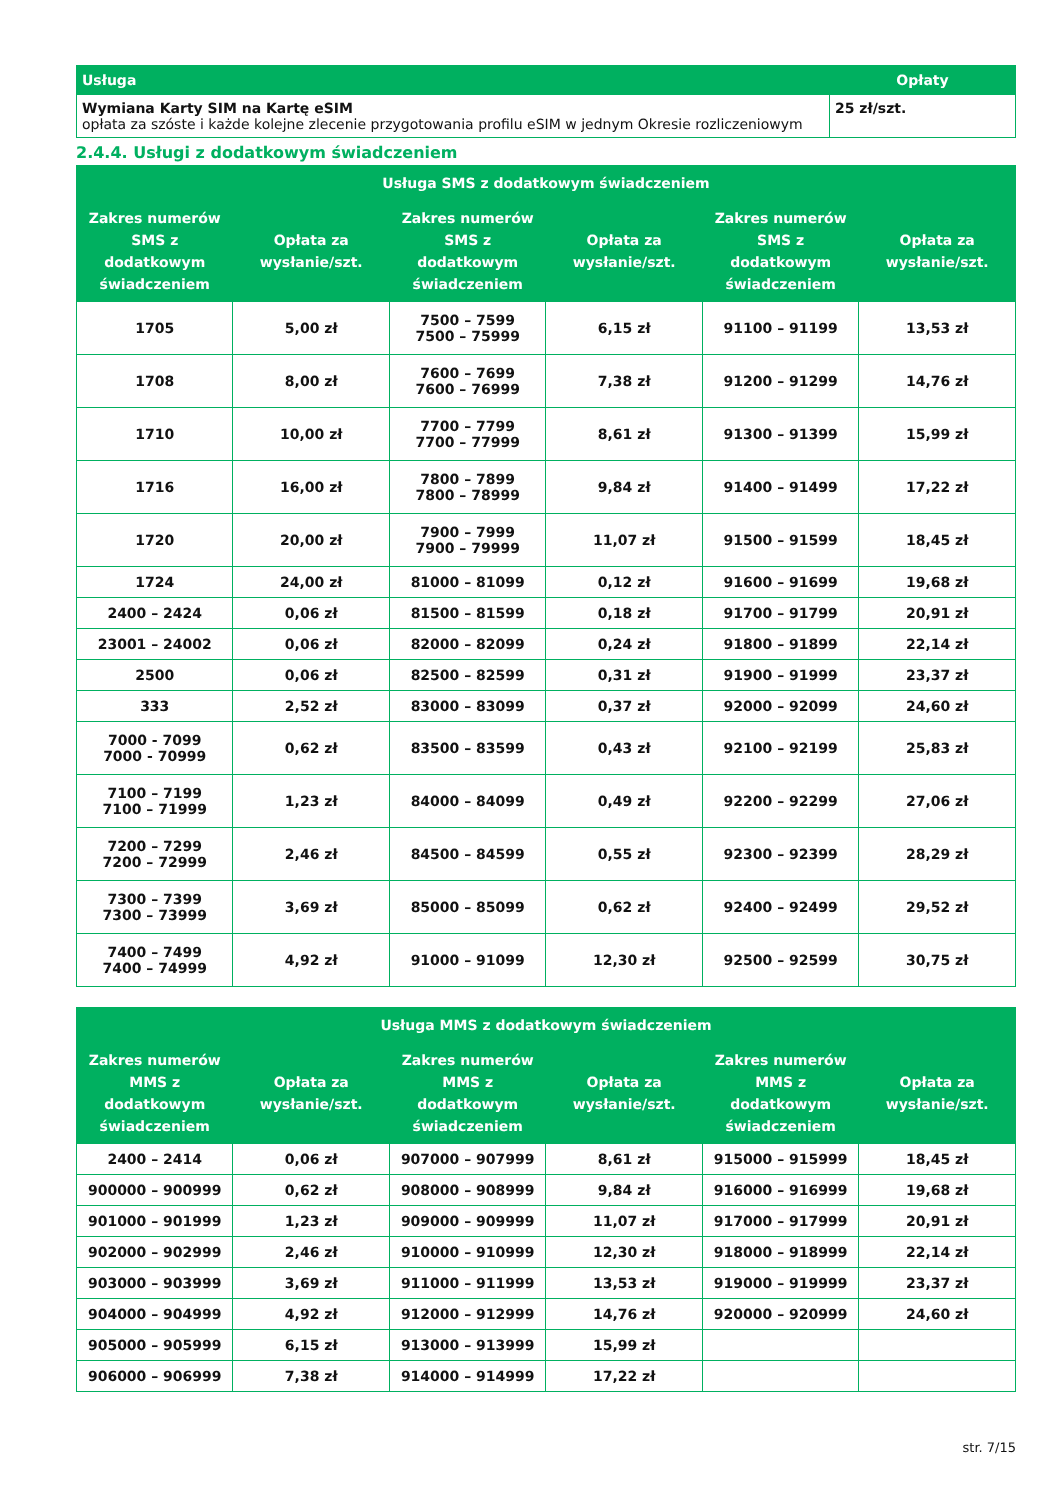| Usługa | Opłaty |
| --- | --- |
| Wymiana Karty SIM na Kartę eSIM opłata za szóste i każde kolejne zlecenie przygotowania profilu eSIM w jednym Okresie rozliczeniowym | 25 zł/szt. |
2.4.4. Usługi z dodatkowym świadczeniem
| Usługa SMS z dodatkowym świadczeniem | | | | | |
| --- | --- | --- | --- | --- | --- |
| Zakres numerów SMS z dodatkowym świadczeniem | Opłata za wysłanie/szt. | Zakres numerów SMS z dodatkowym świadczeniem | Opłata za wysłanie/szt. | Zakres numerów SMS z dodatkowym świadczeniem | Opłata za wysłanie/szt. |
| 1705 | 5,00 zł | 7500 – 7599 7500 – 75999 | 6,15 zł | 91100 – 91199 | 13,53 zł |
| 1708 | 8,00 zł | 7600 – 7699 7600 – 76999 | 7,38 zł | 91200 – 91299 | 14,76 zł |
| 1710 | 10,00 zł | 7700 – 7799 7700 – 77999 | 8,61 zł | 91300 – 91399 | 15,99 zł |
| 1716 | 16,00 zł | 7800 – 7899 7800 – 78999 | 9,84 zł | 91400 – 91499 | 17,22 zł |
| 1720 | 20,00 zł | 7900 – 7999 7900 – 79999 | 11,07 zł | 91500 – 91599 | 18,45 zł |
| 1724 | 24,00 zł | 81000 – 81099 | 0,12 zł | 91600 – 91699 | 19,68 zł |
| 2400 – 2424 | 0,06 zł | 81500 – 81599 | 0,18 zł | 91700 – 91799 | 20,91 zł |
| 23001 – 24002 | 0,06 zł | 82000 – 82099 | 0,24 zł | 91800 – 91899 | 22,14 zł |
| 2500 | 0,06 zł | 82500 – 82599 | 0,31 zł | 91900 – 91999 | 23,37 zł |
| 333 | 2,52 zł | 83000 – 83099 | 0,37 zł | 92000 – 92099 | 24,60 zł |
| 7000 - 7099 7000 - 70999 | 0,62 zł | 83500 – 83599 | 0,43 zł | 92100 – 92199 | 25,83 zł |
| 7100 – 7199 7100 – 71999 | 1,23 zł | 84000 – 84099 | 0,49 zł | 92200 – 92299 | 27,06 zł |
| 7200 – 7299 7200 – 72999 | 2,46 zł | 84500 – 84599 | 0,55 zł | 92300 – 92399 | 28,29 zł |
| 7300 – 7399 7300 – 73999 | 3,69 zł | 85000 – 85099 | 0,62 zł | 92400 – 92499 | 29,52 zł |
| 7400 – 7499 7400 – 74999 | 4,92 zł | 91000 – 91099 | 12,30 zł | 92500 – 92599 | 30,75 zł |
| Usługa MMS z dodatkowym świadczeniem | | | | | |
| --- | --- | --- | --- | --- | --- |
| Zakres numerów MMS z dodatkowym świadczeniem | Opłata za wysłanie/szt. | Zakres numerów MMS z dodatkowym świadczeniem | Opłata za wysłanie/szt. | Zakres numerów MMS z dodatkowym świadczeniem | Opłata za wysłanie/szt. |
| 2400 – 2414 | 0,06 zł | 907000 – 907999 | 8,61 zł | 915000 – 915999 | 18,45 zł |
| 900000 – 900999 | 0,62 zł | 908000 – 908999 | 9,84 zł | 916000 – 916999 | 19,68 zł |
| 901000 – 901999 | 1,23 zł | 909000 – 909999 | 11,07 zł | 917000 – 917999 | 20,91 zł |
| 902000 – 902999 | 2,46 zł | 910000 – 910999 | 12,30 zł | 918000 – 918999 | 22,14 zł |
| 903000 – 903999 | 3,69 zł | 911000 – 911999 | 13,53 zł | 919000 – 919999 | 23,37 zł |
| 904000 – 904999 | 4,92 zł | 912000 – 912999 | 14,76 zł | 920000 – 920999 | 24,60 zł |
| 905000 – 905999 | 6,15 zł | 913000 – 913999 | 15,99 zł | | |
| 906000 – 906999 | 7,38 zł | 914000 – 914999 | 17,22 zł | | |
str. 7/15